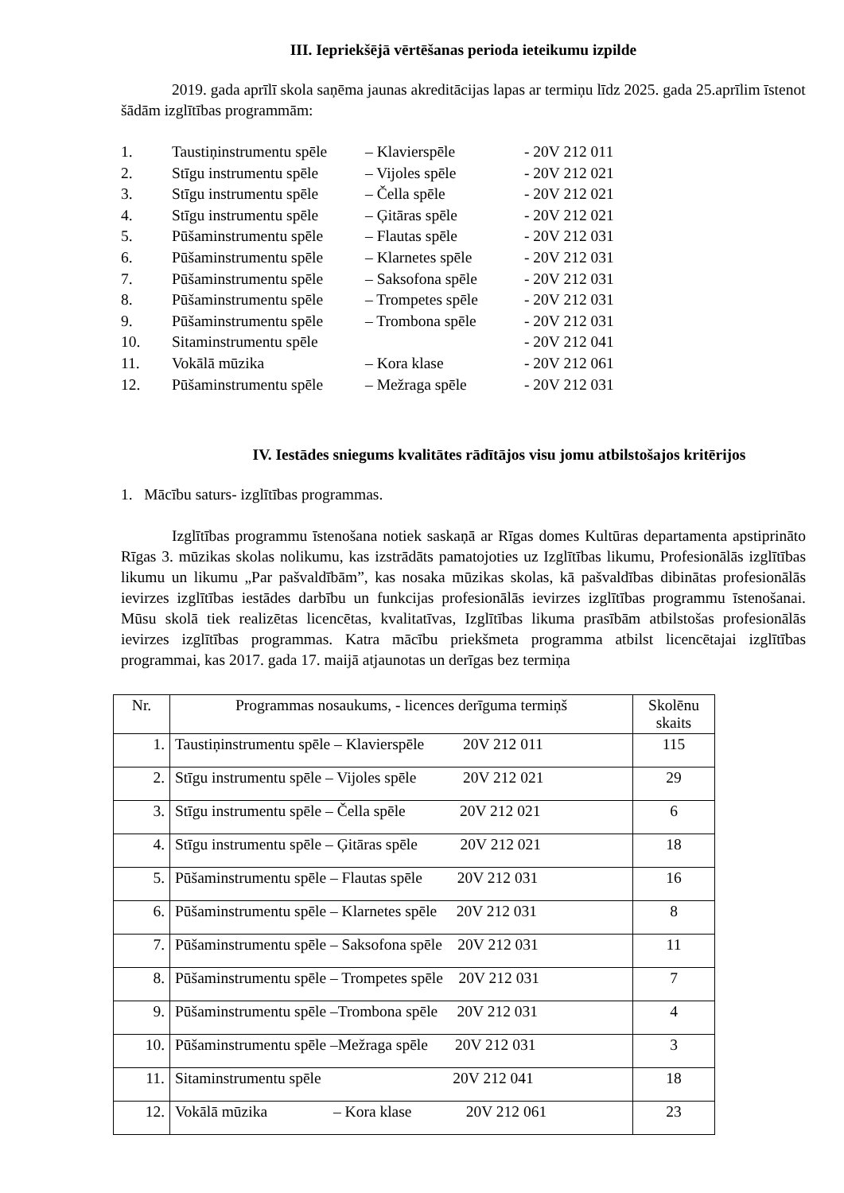III. Iepriekšējā vērtēšanas perioda ieteikumu izpilde
2019. gada aprīlī skola saņēma jaunas akreditācijas lapas ar termiņu līdz 2025. gada 25.aprīlim īstenot šādām izglītības programmām:
1. Taustiņinstrumentu spēle – Klavierspēle - 20V 212 011
2. Stīgu instrumentu spēle – Vijoles spēle - 20V 212 021
3. Stīgu instrumentu spēle – Čella spēle - 20V 212 021
4. Stīgu instrumentu spēle – Ģitāras spēle - 20V 212 021
5. Pūšaminstrumentu spēle – Flautas spēle - 20V 212 031
6. Pūšaminstrumentu spēle – Klarnetes spēle - 20V 212 031
7. Pūšaminstrumentu spēle – Saksofona spēle - 20V 212 031
8. Pūšaminstrumentu spēle – Trompetes spēle - 20V 212 031
9. Pūšaminstrumentu spēle – Trombona spēle - 20V 212 031
10. Sitaminstrumentu spēle - 20V 212 041
11. Vokālā mūzika – Kora klase - 20V 212 061
12. Pūšaminstrumentu spēle – Mežraga spēle - 20V 212 031
IV. Iestādes sniegums kvalitātes rādītājos visu jomu atbilstošajos kritērijos
1. Mācību saturs- izglītības programmas.
Izglītības programmu īstenošana notiek saskaņā ar Rīgas domes Kultūras departamenta apstiprināto Rīgas 3. mūzikas skolas nolikumu, kas izstrādāts pamatojoties uz Izglītības likumu, Profesionālās izglītības likumu un likumu „Par pašvaldībām”, kas nosaka mūzikas skolas, kā pašvaldības dibinātas profesionālās ievirzes izglītības iestādes darbību un funkcijas profesionālās ievirzes izglītības programmu īstenošanai. Mūsu skolā tiek realizētas licencētas, kvalitatīvas, Izglītības likuma prasībām atbilstošas profesionālās ievirzes izglītības programmas. Katra mācību priekšmeta programma atbilst licencētajai izglītības programmai, kas 2017. gada 17. maijā atjaunotas un derīgas bez termiņa
| Nr. | Programmas nosaukums, - licences derīguma termiņš | Skolēnu skaits |
| --- | --- | --- |
| 1. | Taustiņinstrumentu spēle – Klavierspēle 20V 212 011 | 115 |
| 2. | Stīgu instrumentu spēle – Vijoles spēle 20V 212 021 | 29 |
| 3. | Stīgu instrumentu spēle – Čella spēle 20V 212 021 | 6 |
| 4. | Stīgu instrumentu spēle – Ģitāras spēle 20V 212 021 | 18 |
| 5. | Pūšaminstrumentu spēle – Flautas spēle 20V 212 031 | 16 |
| 6. | Pūšaminstrumentu spēle – Klarnetes spēle 20V 212 031 | 8 |
| 7. | Pūšaminstrumentu spēle – Saksofona spēle 20V 212 031 | 11 |
| 8. | Pūšaminstrumentu spēle – Trompetes spēle 20V 212 031 | 7 |
| 9. | Pūšaminstrumentu spēle –Trombona spēle 20V 212 031 | 4 |
| 10. | Pūšaminstrumentu spēle –Mežraga spēle 20V 212 031 | 3 |
| 11. | Sitaminstrumentu spēle 20V 212 041 | 18 |
| 12. | Vokālā mūzika – Kora klase 20V 212 061 | 23 |